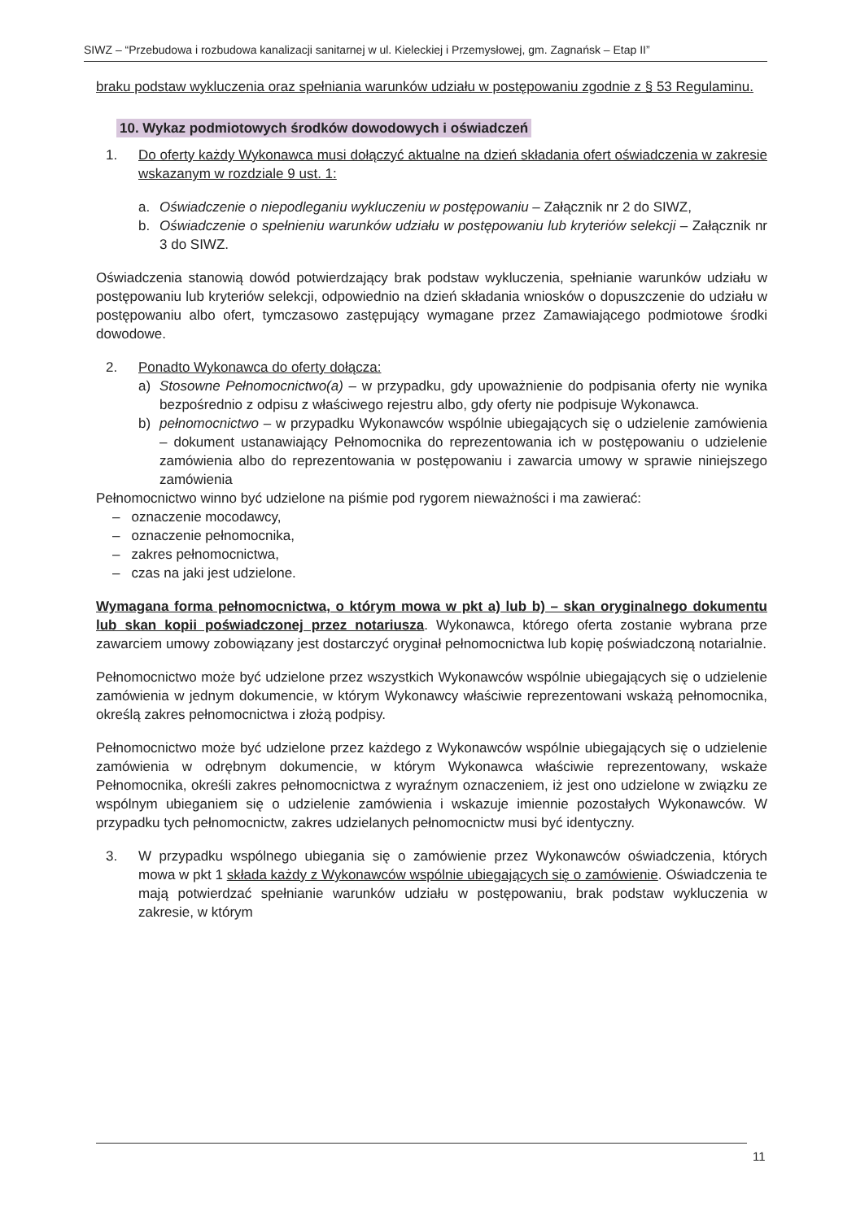SIWZ – “Przebudowa i rozbudowa kanalizacji sanitarnej w ul. Kieleckiej i Przemysłowej, gm. Zagnańsk – Etap II”
braku podstaw wykluczenia oraz spełniania warunków udziału w postępowaniu zgodnie z § 53 Regulaminu.
10. Wykaz podmiotowych środków dowodowych i oświadczeń
1. Do oferty każdy Wykonawca musi dołączyć aktualne na dzień składania ofert oświadczenia w zakresie wskazanym w rozdziale 9 ust. 1:
a. Oświadczenie o niepodleganiu wykluczeniu w postępowaniu – Załącznik nr 2 do SIWZ,
b. Oświadczenie o spełnieniu warunków udziału w postępowaniu lub kryteriów selekcji – Załącznik nr 3 do SIWZ.
Oświadczenia stanowią dowód potwierdzający brak podstaw wykluczenia, spełnianie warunków udziału w postępowaniu lub kryteriów selekcji, odpowiednio na dzień składania wniosków o dopuszczenie do udziału w postępowaniu albo ofert, tymczasowo zastępujący wymagane przez Zamawiającego podmiotowe środki dowodowe.
2. Ponadto Wykonawca do oferty dołącza:
a) Stosowne Pełnomocnictwo(a) – w przypadku, gdy upoważnienie do podpisania oferty nie wynika bezpośrednio z odpisu z właściwego rejestru albo, gdy oferty nie podpisuje Wykonawca.
b) pełnomocnictwo – w przypadku Wykonawców wspólnie ubiegających się o udzielenie zamówienia – dokument ustanawiający Pełnomocnika do reprezentowania ich w postępowaniu o udzielenie zamówienia albo do reprezentowania w postępowaniu i zawarcia umowy w sprawie niniejszego zamówienia
Pełnomocnictwo winno być udzielone na piśmie pod rygorem nieważności i ma zawierać:
– oznaczenie mocodawcy,
– oznaczenie pełnomocnika,
– zakres pełnomocnictwa,
– czas na jaki jest udzielone.
Wymagana forma pełnomocnictwa, o którym mowa w pkt a) lub b) – skan oryginalnego dokumentu lub skan kopii poświadczonej przez notariusza. Wykonawca, którego oferta zostanie wybrana prze zawarciem umowy zobowiązany jest dostarczyć oryginał pełnomocnictwa lub kopię poświadczoną notarialnie.
Pełnomocnictwo może być udzielone przez wszystkich Wykonawców wspólnie ubiegających się o udzielenie zamówienia w jednym dokumencie, w którym Wykonawcy właściwie reprezentowani wskażą pełnomocnika, określą zakres pełnomocnictwa i złożą podpisy.
Pełnomocnictwo może być udzielone przez każdego z Wykonawców wspólnie ubiegających się o udzielenie zamówienia w odrębnym dokumencie, w którym Wykonawca właściwie reprezentowany, wskaże Pełnomocnika, określi zakres pełnomocnictwa z wyraźnym oznaczeniem, iż jest ono udzielone w związku ze wspólnym ubieganiem się o udzielenie zamówienia i wskazuje imiennie pozostałych Wykonawców. W przypadku tych pełnomocnictw, zakres udzielanych pełnomocnictw musi być identyczny.
3. W przypadku wspólnego ubiegania się o zamówienie przez Wykonawców oświadczenia, których mowa w pkt 1 składa każdy z Wykonawców wspólnie ubiegających się o zamówienie. Oświadczenia te mają potwierdzać spełnianie warunków udziału w postępowaniu, brak podstaw wykluczenia w zakresie, w którym
11